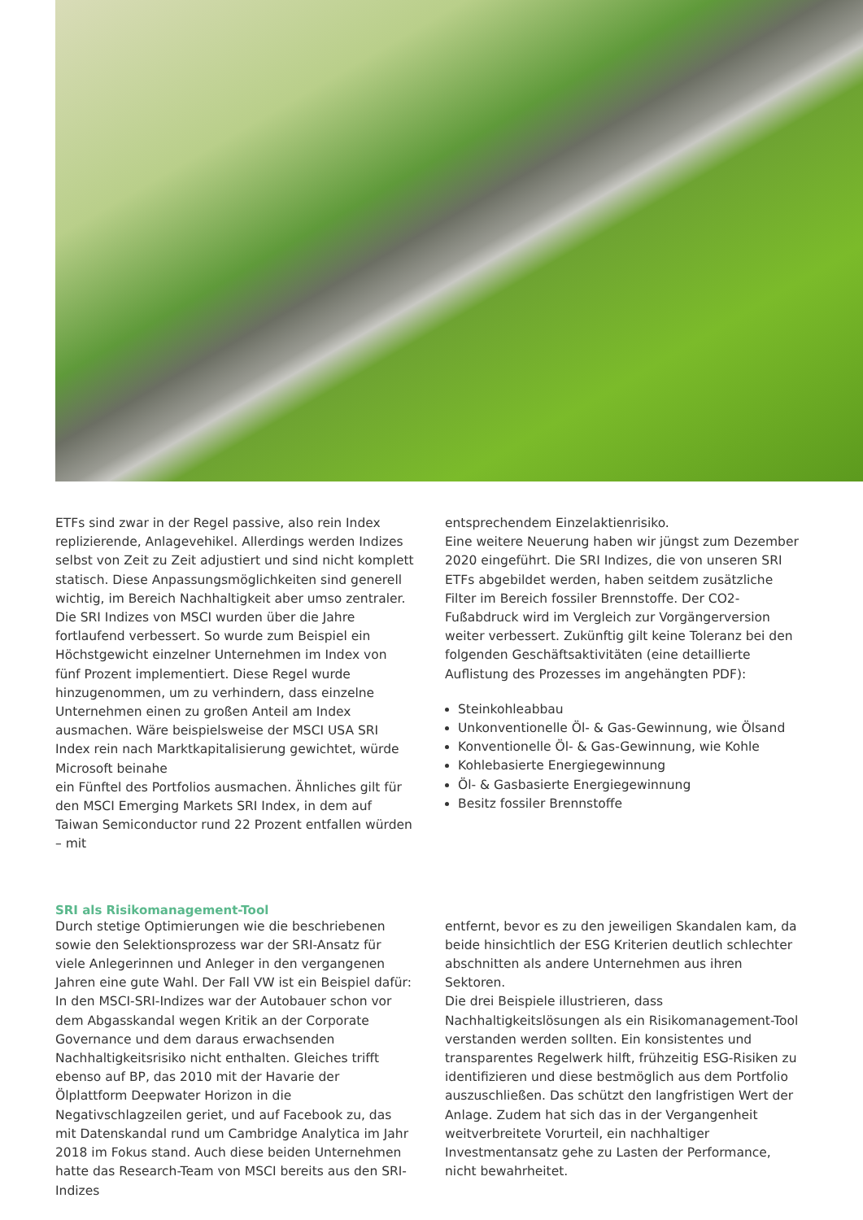ETFs sind zwar in der Regel passive, also rein Index repli­zierende, Anlagevehikel. Allerdings werden Indizes selbst von Zeit zu Zeit adjustiert und sind nicht komplett statisch. Diese Anpassungsmöglichkeiten sind generell wichtig, im Bereich Nachhaltigkeit aber umso zentraler.
Die SRI Indizes von MSCI wurden über die Jahre fortlaufend verbessert. So wurde zum Beispiel ein Höchstgewicht einzelner Unternehmen im Index von fünf Prozent implementiert. Diese Regel wurde hinzugenommen, um zu verhindern, dass einzelne Unternehmen einen zu großen Anteil am Index ausmachen. Wäre beispielsweise der MSCI USA SRI Index rein nach Marktkapitalisierung gewichtet, würde Microsoft beinahe
ein Fünftel des Portfolios ausmachen. Ähnliches gilt für den MSCI Emerging Markets SRI Index, in dem auf Taiwan Semiconductor rund 22 Prozent entfallen würden – mit
entsprechendem Einzelaktienrisiko.
Eine weitere Neuerung haben wir jüngst zum Dezember 2020 eingeführt. Die SRI Indizes, die von unseren SRI ETFs abgebildet werden, haben seitdem zusätzliche Filter im Bereich fossiler Brennstoffe. Der CO2-Fußabdruck wird im Vergleich zur Vorgängerversion weiter verbessert. Zukünftig gilt keine Toleranz bei den folgenden Geschäftsaktivitäten (eine detaillierte Auflistung des Prozesses im angehängten PDF):
Steinkohleabbau
Unkonventionelle Öl- & Gas-Gewinnung, wie Ölsand
Konventionelle Öl- & Gas-Gewinnung, wie Kohle
Kohlebasierte Energiegewinnung
Öl- & Gasbasierte Energiegewinnung
Besitz fossiler Brennstoffe
SRI als Risikomanagement-Tool
Durch stetige Optimierungen wie die beschriebenen sowie den Selektionsprozess war der SRI-Ansatz für viele Anlegerinnen und Anleger in den vergangenen Jahren eine gute Wahl. Der Fall VW ist ein Beispiel dafür: In den MSCI-SRI-Indizes war der Autobauer schon vor dem Abgasskandal wegen Kritik an der Corporate Governance und dem daraus erwachsenden Nachhaltigkeitsrisiko nicht enthalten. Gleiches trifft ebenso auf BP, das 2010 mit der Havarie der Ölplattform Deepwater Horizon in die Negativschlagzeilen geriet, und auf Facebook zu, das mit Datenskandal rund um Cambridge Analytica im Jahr 2018 im Fokus stand. Auch diese beiden Unternehmen hatte das Research-Team von MSCI bereits aus den SRI-Indizes
entfernt, bevor es zu den jeweiligen Skandalen kam, da beide hinsichtlich der ESG Kriterien deutlich schlechter abschnitten als andere Unternehmen aus ihren Sektoren.
Die drei Beispiele illustrieren, dass Nachhaltigkeitslösungen als ein Risikomanagement-Tool verstanden werden sollten. Ein konsistentes und transparentes Regelwerk hilft, frühzeitig ESG-Risiken zu identifizieren und diese bestmöglich aus dem Portfolio auszuschließen. Das schützt den langfristigen Wert der Anlage. Zudem hat sich das in der Vergangenheit weitverbreitete Vorurteil, ein nachhaltiger Investmentansatz gehe zu Lasten der Performance, nicht bewahrheitet.